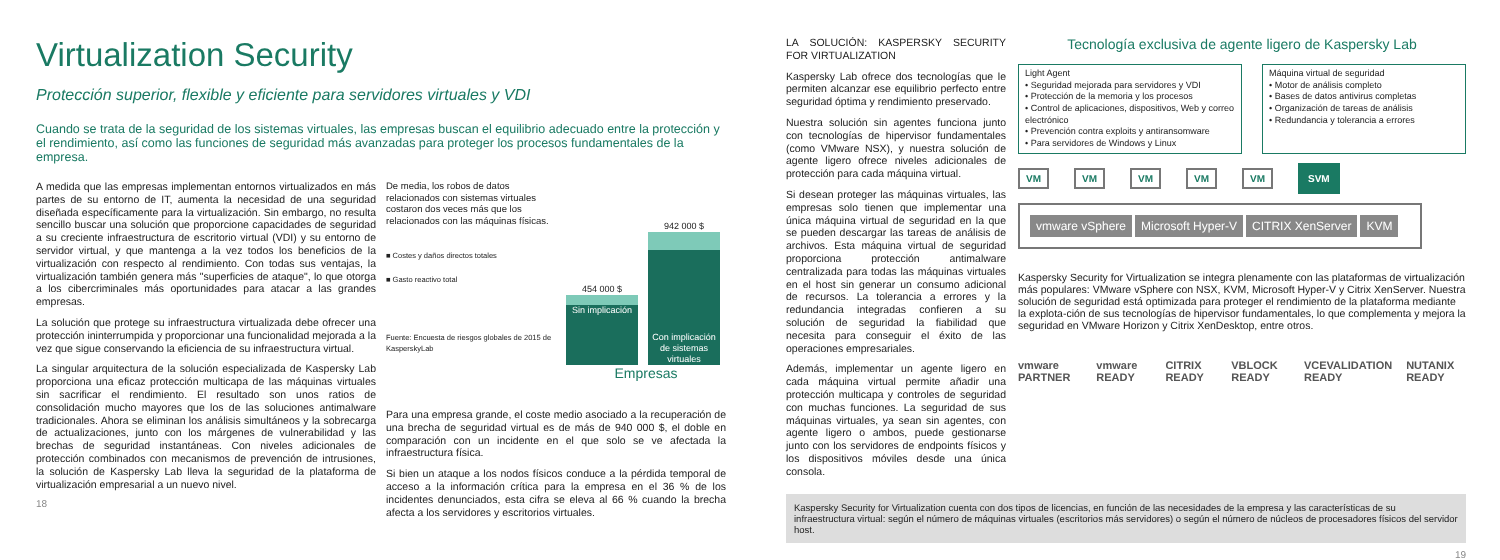Virtualization Security
Protección superior, flexible y eficiente para servidores virtuales y VDI
Cuando se trata de la seguridad de los sistemas virtuales, las empresas buscan el equilibrio adecuado entre la protección y el rendimiento, así como las funciones de seguridad más avanzadas para proteger los procesos fundamentales de la empresa.
A medida que las empresas implementan entornos virtualizados en más partes de su entorno de IT, aumenta la necesidad de una seguridad diseñada específicamente para la virtualización. Sin embargo, no resulta sencillo buscar una solución que proporcione capacidades de seguridad a su creciente infraestructura de escritorio virtual (VDI) y su entorno de servidor virtual, y que mantenga a la vez todos los beneficios de la virtualización con respecto al rendimiento. Con todas sus ventajas, la virtualización también genera más "superficies de ataque", lo que otorga a los cibercriminales más oportunidades para atacar a las grandes empresas.
La solución que protege su infraestructura virtualizada debe ofrecer una protección ininterrumpida y proporcionar una funcionalidad mejorada a la vez que sigue conservando la eficiencia de su infraestructura virtual.
La singular arquitectura de la solución especializada de Kaspersky Lab proporciona una eficaz protección multicapa de las máquinas virtuales sin sacrificar el rendimiento. El resultado son unos ratios de consolidación mucho mayores que los de las soluciones antimalware tradicionales. Ahora se eliminan los análisis simultáneos y la sobrecarga de actualizaciones, junto con los márgenes de vulnerabilidad y las brechas de seguridad instantáneas. Con niveles adicionales de protección combinados con mecanismos de prevención de intrusiones, la solución de Kaspersky Lab lleva la seguridad de la plataforma de virtualización empresarial a un nuevo nivel.
18
De media, los robos de datos relacionados con sistemas virtuales costaron dos veces más que los relacionados con las máquinas físicas.
■ Costes y daños directos totales
■ Gasto reactivo total
Fuente: Encuesta de riesgos globales de 2015 de KasperskyLab
454 000 $
Sin implicación
942 000 $
Con implicación de sistemas virtuales
Empresas
Para una empresa grande, el coste medio asociado a la recuperación de una brecha de seguridad virtual es de más de 940 000 $, el doble en comparación con un incidente en el que solo se ve afectada la infraestructura física.
Si bien un ataque a los nodos físicos conduce a la pérdida temporal de acceso a la información crítica para la empresa en el 36 % de los incidentes denunciados, esta cifra se eleva al 66 % cuando la brecha afecta a los servidores y escritorios virtuales.
LA SOLUCIÓN: KASPERSKY SECURITY FOR VIRTUALIZATION
Kaspersky Lab ofrece dos tecnologías que le permiten alcanzar ese equilibrio perfecto entre seguridad óptima y rendimiento preservado.
Nuestra solución sin agentes funciona junto con tecnologías de hipervisor fundamentales (como VMware NSX), y nuestra solución de agente ligero ofrece niveles adicionales de protección para cada máquina virtual.
Si desean proteger las máquinas virtuales, las empresas solo tienen que implementar una única máquina virtual de seguridad en la que se pueden descargar las tareas de análisis de archivos. Esta máquina virtual de seguridad proporciona protección antimalware centralizada para todas las máquinas virtuales en el host sin generar un consumo adicional de recursos. La tolerancia a errores y la redundancia integradas confieren a su solución de seguridad la fiabilidad que necesita para conseguir el éxito de las operaciones empresariales.
Además, implementar un agente ligero en cada máquina virtual permite añadir una protección multicapa y controles de seguridad con muchas funciones. La seguridad de sus máquinas virtuales, ya sean sin agentes, con agente ligero o ambos, puede gestionarse junto con los servidores de endpoints físicos y los dispositivos móviles desde una única consola.
Tecnología exclusiva de agente ligero de Kaspersky Lab
Light Agent
• Seguridad mejorada para servidores y VDI
• Protección de la memoria y los procesos
• Control de aplicaciones, dispositivos, Web y correo electrónico
• Prevención contra exploits y antiransomware
• Para servidores de Windows y Linux
Máquina virtual de seguridad
• Motor de análisis completo
• Bases de datos antivirus completas
• Organización de tareas de análisis
• Redundancia y tolerancia a errores
VM VM VM VM VM SVM
vmware vSphere Microsoft Hyper-V CITRIX XenServer KVM
Kaspersky Security for Virtualization se integra plenamente con las plataformas de virtualización más populares: VMware vSphere con NSX, KVM, Microsoft Hyper-V y Citrix XenServer. Nuestra solución de seguridad está optimizada para proteger el rendimiento de la plataforma mediante la explota-ción de sus tecnologías de hipervisor fundamentales, lo que complementa y mejora la seguridad en VMware Horizon y Citrix XenDesktop, entre otros.
vmware PARTNER vmware READY CITRIX READY VBLOCK READY VCEVALIDATION READY NUTANIX READY
Kaspersky Security for Virtualization cuenta con dos tipos de licencias, en función de las necesidades de la empresa y las características de su infraestructura virtual: según el número de máquinas virtuales (escritorios más servidores) o según el número de núcleos de procesadores físicos del servidor host.
19